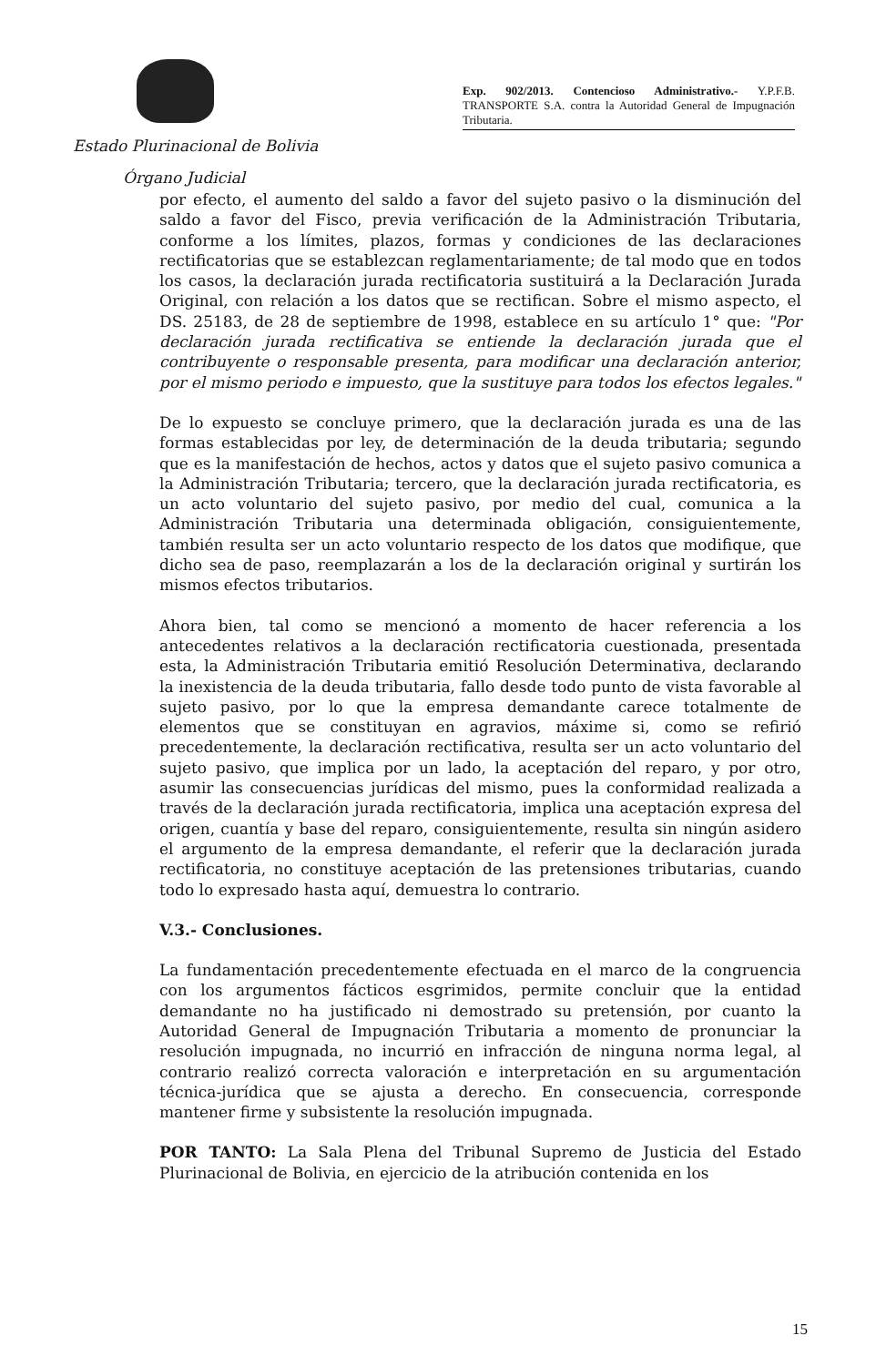Exp. 902/2013. Contencioso Administrativo.- Y.P.F.B. TRANSPORTE S.A. contra la Autoridad General de Impugnación Tributaria.
Estado Plurinacional de Bolivia
Órgano Judicial
por efecto, el aumento del saldo a favor del sujeto pasivo o la disminución del saldo a favor del Fisco, previa verificación de la Administración Tributaria, conforme a los límites, plazos, formas y condiciones de las declaraciones rectificatorias que se establezcan reglamentariamente; de tal modo que en todos los casos, la declaración jurada rectificatoria sustituirá a la Declaración Jurada Original, con relación a los datos que se rectifican. Sobre el mismo aspecto, el DS. 25183, de 28 de septiembre de 1998, establece en su artículo 1° que: "Por declaración jurada rectificativa se entiende la declaración jurada que el contribuyente o responsable presenta, para modificar una declaración anterior, por el mismo periodo e impuesto, que la sustituye para todos los efectos legales."
De lo expuesto se concluye primero, que la declaración jurada es una de las formas establecidas por ley, de determinación de la deuda tributaria; segundo que es la manifestación de hechos, actos y datos que el sujeto pasivo comunica a la Administración Tributaria; tercero, que la declaración jurada rectificatoria, es un acto voluntario del sujeto pasivo, por medio del cual, comunica a la Administración Tributaria una determinada obligación, consiguientemente, también resulta ser un acto voluntario respecto de los datos que modifique, que dicho sea de paso, reemplazarán a los de la declaración original y surtirán los mismos efectos tributarios.
Ahora bien, tal como se mencionó a momento de hacer referencia a los antecedentes relativos a la declaración rectificatoria cuestionada, presentada esta, la Administración Tributaria emitió Resolución Determinativa, declarando la inexistencia de la deuda tributaria, fallo desde todo punto de vista favorable al sujeto pasivo, por lo que la empresa demandante carece totalmente de elementos que se constituyan en agravios, máxime si, como se refirió precedentemente, la declaración rectificativa, resulta ser un acto voluntario del sujeto pasivo, que implica por un lado, la aceptación del reparo, y por otro, asumir las consecuencias jurídicas del mismo, pues la conformidad realizada a través de la declaración jurada rectificatoria, implica una aceptación expresa del origen, cuantía y base del reparo, consiguientemente, resulta sin ningún asidero el argumento de la empresa demandante, el referir que la declaración jurada rectificatoria, no constituye aceptación de las pretensiones tributarias, cuando todo lo expresado hasta aquí, demuestra lo contrario.
V.3.- Conclusiones.
La fundamentación precedentemente efectuada en el marco de la congruencia con los argumentos fácticos esgrimidos, permite concluir que la entidad demandante no ha justificado ni demostrado su pretensión, por cuanto la Autoridad General de Impugnación Tributaria a momento de pronunciar la resolución impugnada, no incurrió en infracción de ninguna norma legal, al contrario realizó correcta valoración e interpretación en su argumentación técnica-jurídica que se ajusta a derecho. En consecuencia, corresponde mantener firme y subsistente la resolución impugnada.
POR TANTO: La Sala Plena del Tribunal Supremo de Justicia del Estado Plurinacional de Bolivia, en ejercicio de la atribución contenida en los
15